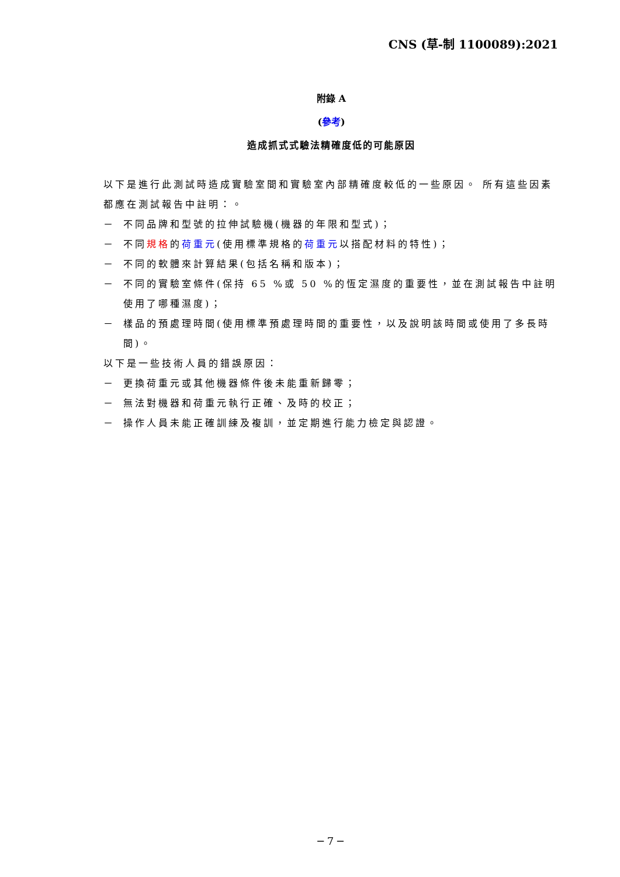CNS (草-制 1100089):2021
附錄 A
(參考)
造成抓式式驗法精確度低的可能原因
以下是進行此測試時造成實驗室間和實驗室內部精確度較低的一些原因。 所有這些因素都應在測試報告中註明：。
－ 不同品牌和型號的拉伸試驗機(機器的年限和型式)；
－ 不同規格的荷重元(使用標準規格的荷重元以搭配材料的特性)；
－ 不同的軟體來計算結果(包括名稱和版本)；
－ 不同的實驗室條件(保持 65 %或 50 %的恆定濕度的重要性，並在測試報告中註明使用了哪種濕度)；
－ 樣品的預處理時間(使用標準預處理時間的重要性，以及說明該時間或使用了多長時間)。
以下是一些技術人員的錯誤原因：
－ 更換荷重元或其他機器條件後未能重新歸零；
－ 無法對機器和荷重元執行正確、及時的校正；
－ 操作人員未能正確訓練及複訓，並定期進行能力檢定與認證。
─ 7 ─